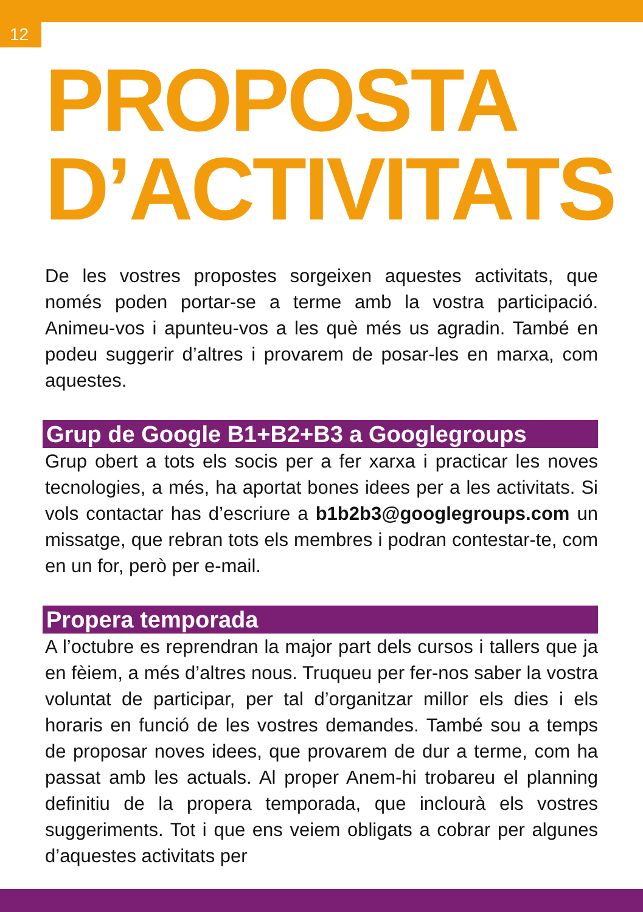12
PROPOSTA
D’ACTIVITATS
De les vostres propostes sorgeixen aquestes activitats, que només poden portar-se a terme amb la vostra participació. Animeu-vos i apunteu-vos a les què més us agradin. També en podeu suggerir d’altres i provarem de posar-les en marxa, com aquestes.
Grup de Google B1+B2+B3 a Googlegroups
Grup obert a tots els socis per a fer xarxa i practicar les noves tecnologies, a més, ha aportat bones idees per a les activitats. Si vols contactar has d’escriure a b1b2b3@googlegroups.com un missatge, que rebran tots els membres i podran contestar-te, com en un for, però per e-mail.
Propera temporada
A l’octubre es reprendran la major part dels cursos i tallers que ja en fèiem, a més d’altres nous. Truqueu per fer-nos saber la vostra voluntat de participar, per tal d’organitzar millor els dies i els horaris en funció de les vostres demandes. També sou a temps de proposar noves idees, que provarem de dur a terme, com ha passat amb les actuals. Al proper Anem-hi trobareu el planning definitiu de la propera temporada, que inclourà els vostres suggeriments. Tot i que ens veiem obligats a cobrar per algunes d’aquestes activitats per